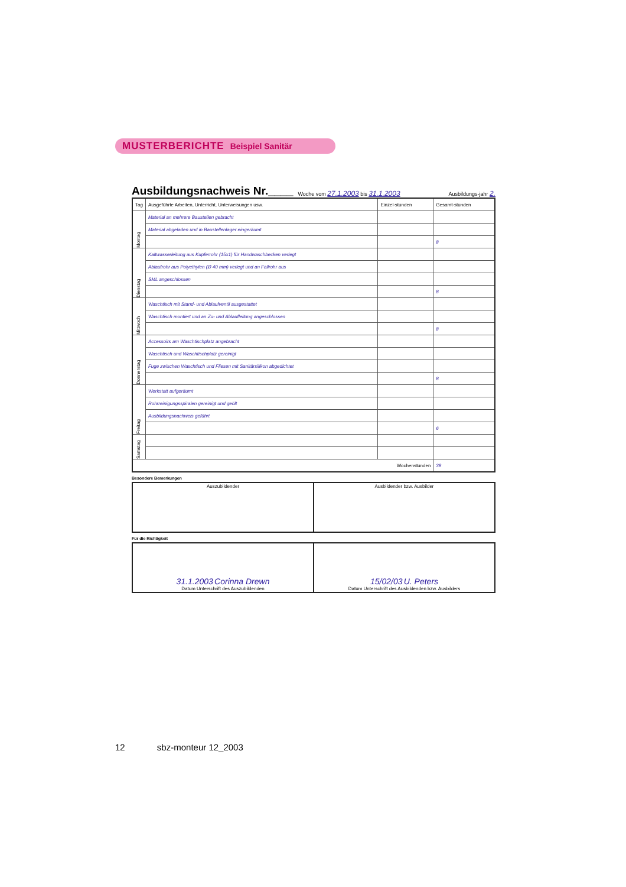MUSTERBERICHTE Beispiel Sanitär
Ausbildungsnachweis Nr.____
Woche vom 27.1.2003 bis 31.1.2003 Ausbildungs-jahr 2.
| Tag | Ausgeführte Arbeiten, Unterricht, Unterweisungen usw. | Einzel-stunden | Gesamt-stunden |
| --- | --- | --- | --- |
| Montag | Material an mehrere Baustellen gebracht | | |
| | Material abgeladen und in Baustellenlager eingeräumt | | |
| | | | 8 |
| Dienstag | Kaltwasserleitung aus Kupferrohr (15x1) für Handwaschbecken verlegt | | |
| | Ablaufrohr aus Polyethylen (Ø 40 mm) verlegt und an Fallrohr aus | | |
| | SML angeschlossen | | |
| | | | 8 |
| Mittwoch | Waschtisch mit Stand- und Ablaufventil ausgestattet | | |
| | Waschtisch montiert und an Zu- und Ablaufleitung angeschlossen | | |
| | | | 8 |
| Donnerstag | Accessoirs am Waschtischplatz angebracht | | |
| | Waschtisch und Waschtischplatz gereinigt | | |
| | Fuge zwischen Waschtisch und Fliesen mit Sanitärsilikon abgedichtet | | |
| | | | 8 |
| Freitag | Werkstatt aufgeräumt | | |
| | Rohrreinigungsspiralen gereinigt und geölt | | |
| | Ausbildungsnachweis geführt | | |
| | | | 6 |
| Samstag | | | |
| Wochenstunden | | | 38 |
Besondere Bemerkungen
| Auszubildender | Ausbildender bzw. Ausbilder |
Für die Richtigkeit
| 31.1.2003 Corinna Drewn Datum Unterschrift des Auszubildenden | 15/02/03 U. Peters Datum Unterschrift des Ausbildenden bzw. Ausbilders |
12 sbz-monteur 12_2003